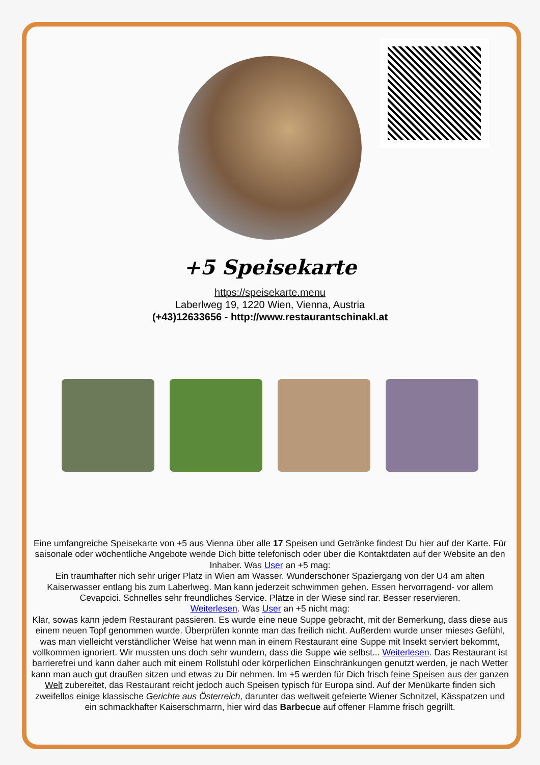+5 Speisekarte
https://speisekarte.menu
Laberlweg 19, 1220 Wien, Vienna, Austria
(+43)12633656 - http://www.restaurantschinakl.at
Eine umfangreiche Speisekarte von +5 aus Vienna über alle 17 Speisen und Getränke findest Du hier auf der Karte. Für saisonale oder wöchentliche Angebote wende Dich bitte telefonisch oder über die Kontaktdaten auf der Website an den Inhaber. Was User an +5 mag:
Ein traumhafter nich sehr uriger Platz in Wien am Wasser. Wunderschöner Spaziergang von der U4 am alten Kaiserwasser entlang bis zum Laberlweg. Man kann jederzeit schwimmen gehen. Essen hervorragend- vor allem Cevapcici. Schnelles sehr freundliches Service. Plätze in der Wiese sind rar. Besser reservieren.
Weiterlesen. Was User an +5 nicht mag:
Klar, sowas kann jedem Restaurant passieren. Es wurde eine neue Suppe gebracht, mit der Bemerkung, dass diese aus einem neuen Topf genommen wurde. Überprüfen konnte man das freilich nicht. Außerdem wurde unser mieses Gefühl, was man vielleicht verständlicher Weise hat wenn man in einem Restaurant eine Suppe mit Insekt serviert bekommt, vollkommen ignoriert. Wir mussten uns doch sehr wundern, dass die Suppe wie selbst... Weiterlesen. Das Restaurant ist barrierefrei und kann daher auch mit einem Rollstuhl oder körperlichen Einschränkungen genutzt werden, je nach Wetter kann man auch gut draußen sitzen und etwas zu Dir nehmen. Im +5 werden für Dich frisch feine Speisen aus der ganzen Welt zubereitet, das Restaurant reicht jedoch auch Speisen typisch für Europa sind. Auf der Menükarte finden sich zweifellos einige klassische Gerichte aus Österreich, darunter das weltweit gefeierte Wiener Schnitzel, Kässpatzen und ein schmackhafter Kaiserschmarrn, hier wird das Barbecue auf offener Flamme frisch gegrillt.